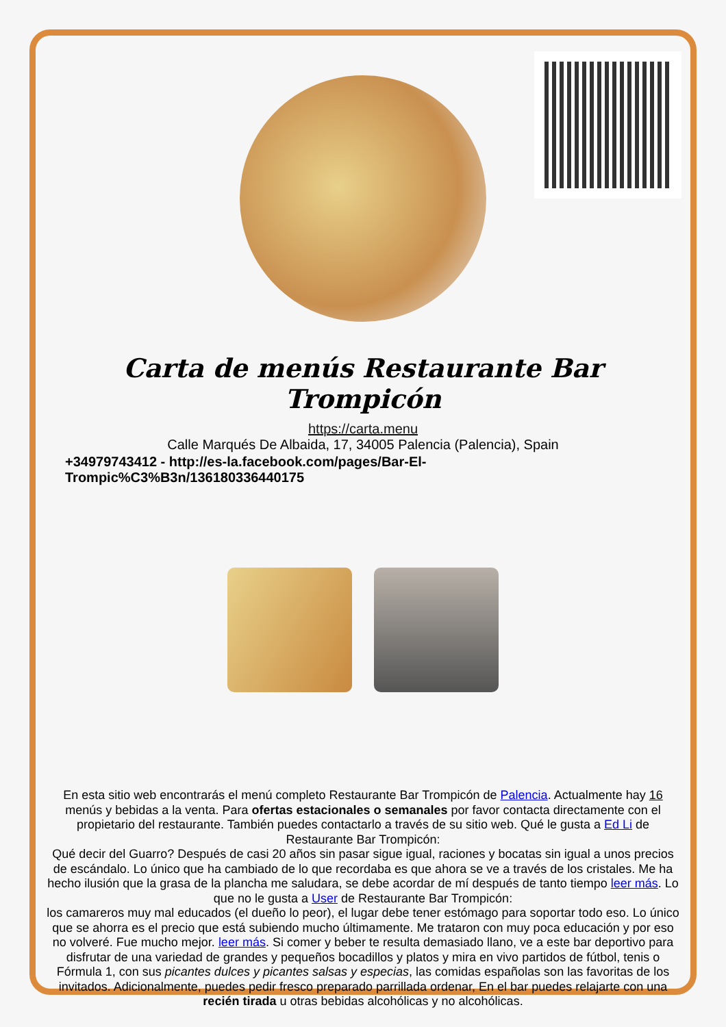Carta de menús Restaurante Bar Trompicón
https://carta.menu
Calle Marqués De Albaida, 17, 34005 Palencia (Palencia), Spain
+34979743412 - http://es-la.facebook.com/pages/Bar-El-Trompic%C3%B3n/136180336440175
En esta sitio web encontrarás el menú completo Restaurante Bar Trompicón de Palencia. Actualmente hay 16 menús y bebidas a la venta. Para ofertas estacionales o semanales por favor contacta directamente con el propietario del restaurante. También puedes contactarlo a través de su sitio web. Qué le gusta a Ed Li de Restaurante Bar Trompicón:
Qué decir del Guarro? Después de casi 20 años sin pasar sigue igual, raciones y bocatas sin igual a unos precios de escándalo. Lo único que ha cambiado de lo que recordaba es que ahora se ve a través de los cristales. Me ha hecho ilusión que la grasa de la plancha me saludara, se debe acordar de mí después de tanto tiempo leer más. Lo que no le gusta a User de Restaurante Bar Trompicón:
los camareros muy mal educados (el dueño lo peor), el lugar debe tener estómago para soportar todo eso. Lo único que se ahorra es el precio que está subiendo mucho últimamente. Me trataron con muy poca educación y por eso no volveré. Fue mucho mejor. leer más. Si comer y beber te resulta demasiado llano, ve a este bar deportivo para disfrutar de una variedad de grandes y pequeños bocadillos y platos y mira en vivo partidos de fútbol, tenis o Fórmula 1, con sus picantes dulces y picantes salsas y especias, las comidas españolas son las favoritas de los invitados. Adicionalmente, puedes pedir fresco preparado parrillada ordenar, En el bar puedes relajarte con una recién tirada u otras bebidas alcohólicas y no alcohólicas.